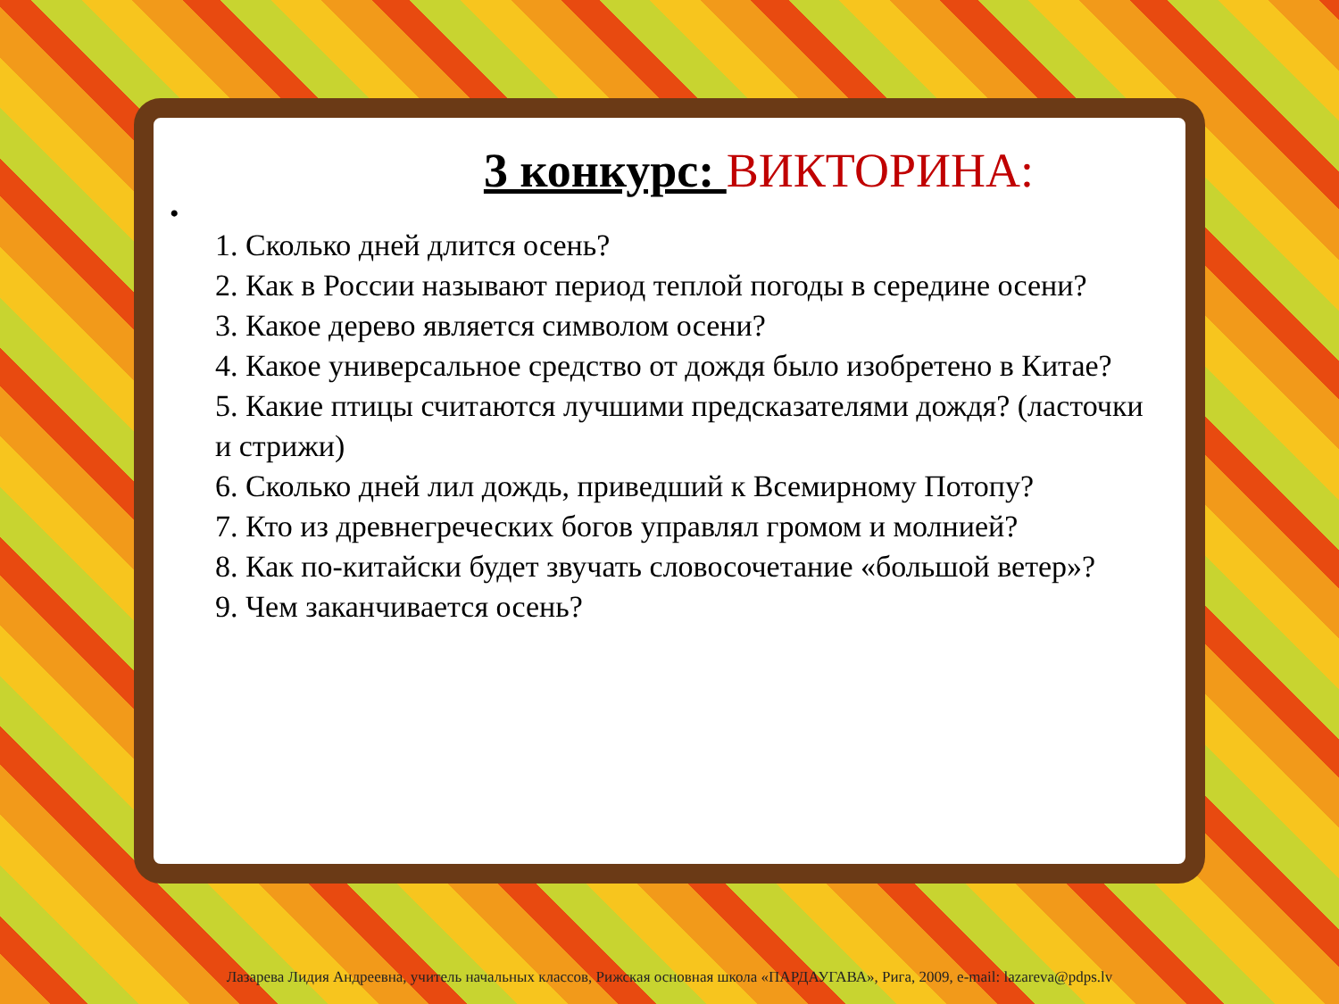3 конкурс: ВИКТОРИНА:
•
1. Сколько дней длится осень?
2. Как в России называют период теплой погоды в середине осени?
3. Какое дерево является символом осени?
4. Какое универсальное средство от дождя было изобретено в Китае?
5. Какие птицы считаются лучшими предсказателями дождя? (ласточки и стрижи)
6. Сколько дней лил дождь, приведший к Всемирному Потопу?
7. Кто из древнегреческих богов управлял громом и молнией?
8. Как по-китайски будет звучать словосочетание «большой ветер»?
9. Чем заканчивается осень?
Лазарева Лидия Андреевна, учитель начальных классов, Рижская основная школа «ПАРДАУГАВА», Рига, 2009, e-mail: lazareva@pdps.lv